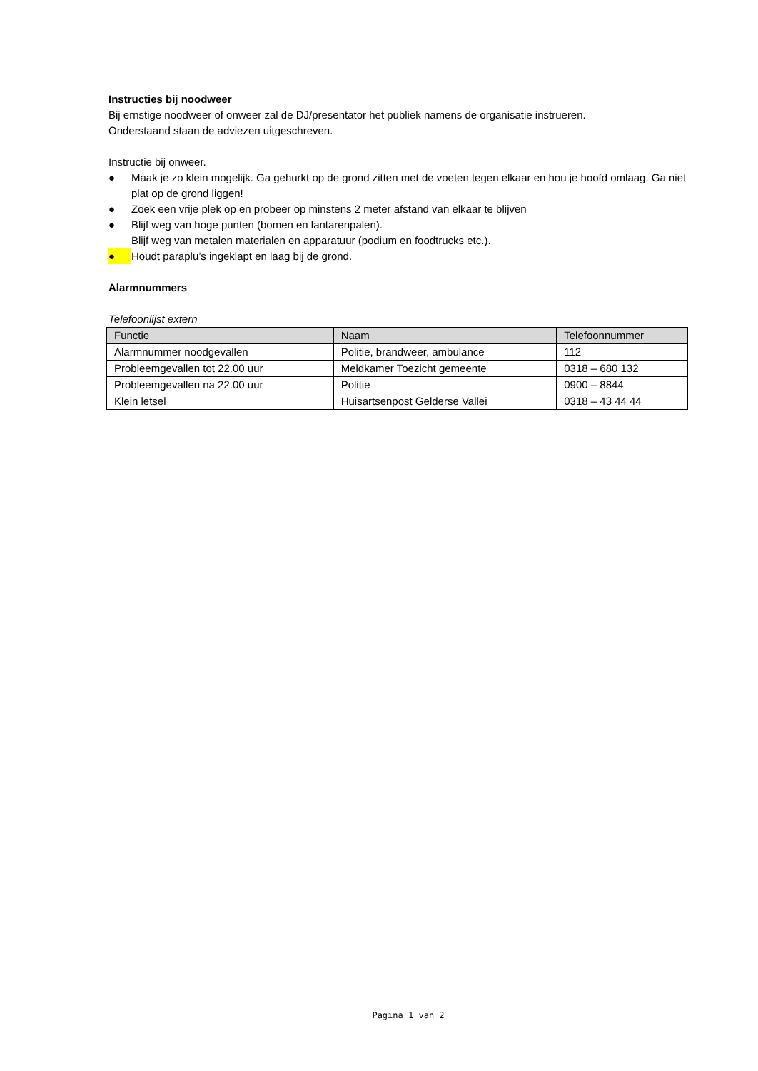Instructies bij noodweer
Bij ernstige noodweer of onweer zal de DJ/presentator het publiek namens de organisatie instrueren.
Onderstaand staan de adviezen uitgeschreven.
Instructie bij onweer.
● Maak je zo klein mogelijk. Ga gehurkt op de grond zitten met de voeten tegen elkaar en hou je hoofd omlaag. Ga niet plat op de grond liggen!
● Zoek een vrije plek op en probeer op minstens 2 meter afstand van elkaar te blijven
● Blijf weg van hoge punten (bomen en lantarenpalen).
Blijf weg van metalen materialen en apparatuur (podium en foodtrucks etc.).
● Houdt paraplu’s ingeklapt en laag bij de grond.
Alarmnummers
Telefoonlijst extern
| Functie | Naam | Telefoonnummer |
| --- | --- | --- |
| Alarmnummer noodgevallen | Politie, brandweer, ambulance | 112 |
| Probleemgevallen tot 22.00 uur | Meldkamer Toezicht gemeente | 0318 – 680 132 |
| Probleemgevallen na 22.00 uur | Politie | 0900 – 8844 |
| Klein letsel | Huisartsenpost Gelderse Vallei | 0318 – 43 44 44 |
Pagina 1 van 2